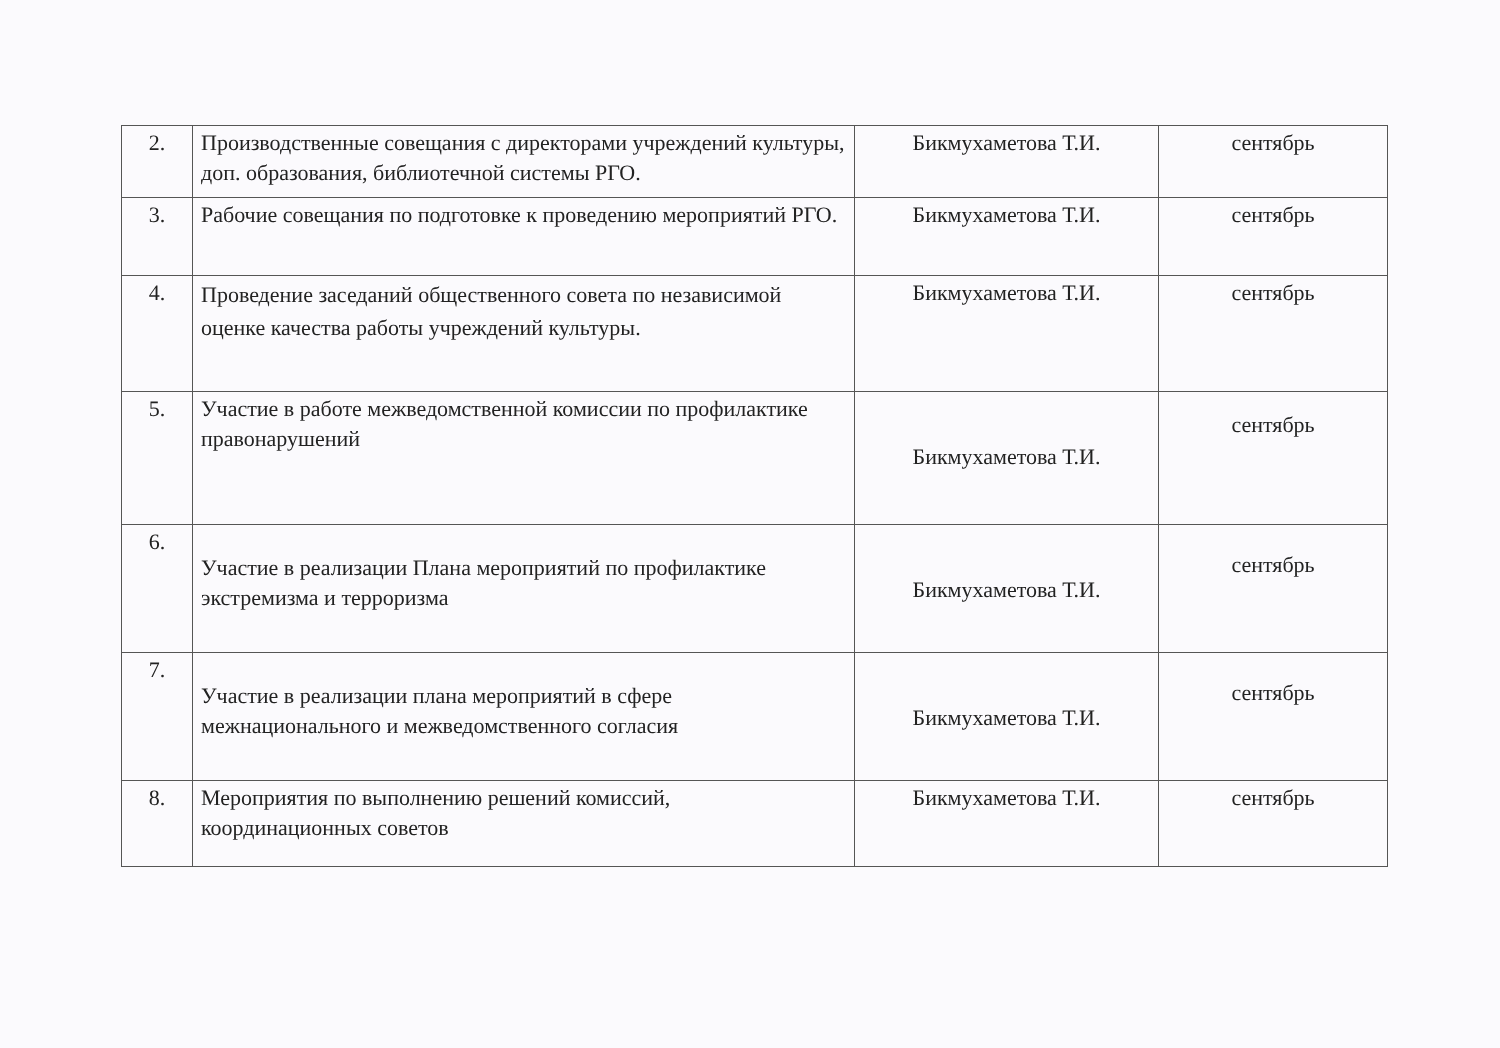| 2. | Производственные совещания с директорами учреждений культуры, доп. образования, библиотечной системы РГО. | Бикмухаметова Т.И. | сентябрь |
| 3. | Рабочие совещания по подготовке к проведению мероприятий РГО. | Бикмухаметова Т.И. | сентябрь |
| 4. | Проведение заседаний общественного совета по независимой оценке качества работы учреждений культуры. | Бикмухаметова Т.И. | сентябрь |
| 5. | Участие в работе межведомственной комиссии по профилактике правонарушений | Бикмухаметова Т.И. | сентябрь |
| 6. | Участие в реализации Плана мероприятий по профилактике экстремизма и терроризма | Бикмухаметова Т.И. | сентябрь |
| 7. | Участие в реализации плана мероприятий в сфере межнационального и межведомственного согласия | Бикмухаметова Т.И. | сентябрь |
| 8. | Мероприятия по выполнению решений комиссий, координационных советов | Бикмухаметова Т.И. | сентябрь |